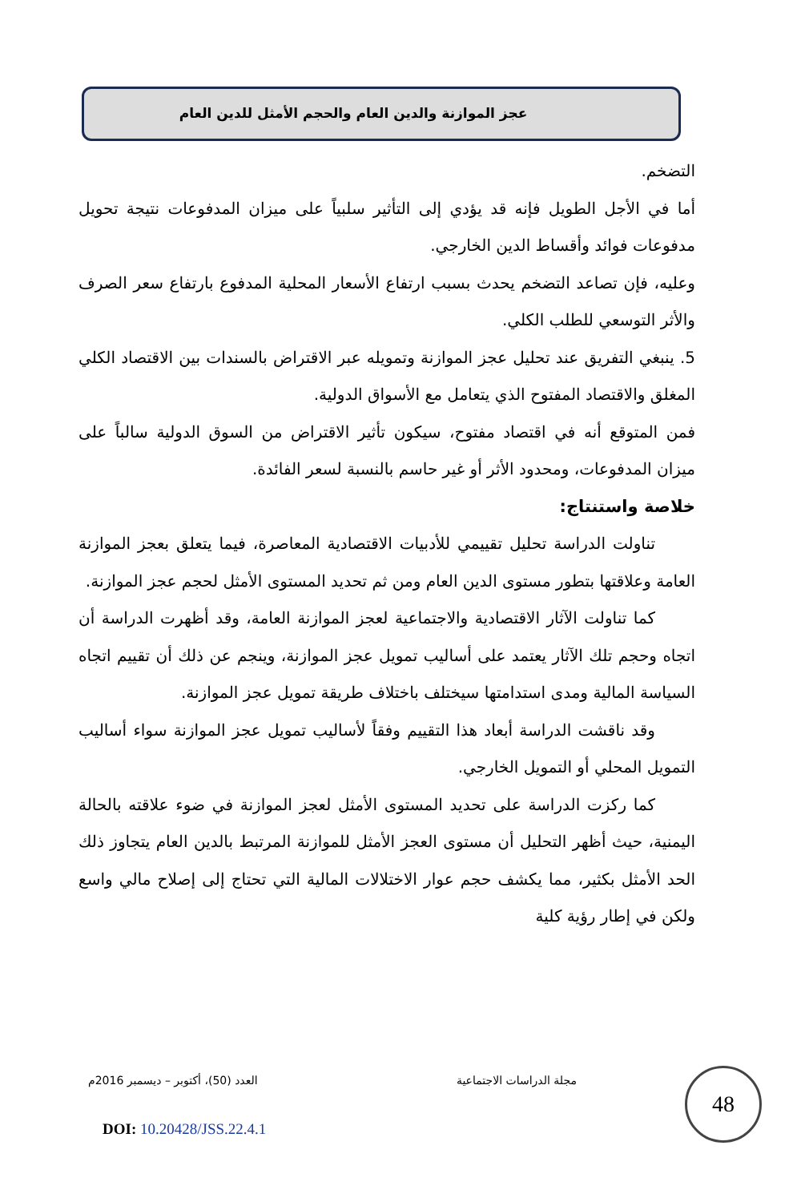عجز الموازنة والدين العام والحجم الأمثل للدين العام
التضخم.
أما في الأجل الطويل فإنه قد يؤدي إلى التأثير سلبياً على ميزان المدفوعات نتيجة تحويل مدفوعات فوائد وأقساط الدين الخارجي.
وعليه، فإن تصاعد التضخم يحدث بسبب ارتفاع الأسعار المحلية المدفوع بارتفاع سعر الصرف والأثر التوسعي للطلب الكلي.
5. ينبغي التفريق عند تحليل عجز الموازنة وتمويله عبر الاقتراض بالسندات بين الاقتصاد الكلي المغلق والاقتصاد المفتوح الذي يتعامل مع الأسواق الدولية.
فمن المتوقع أنه في اقتصاد مفتوح، سيكون تأثير الاقتراض من السوق الدولية سالباً على ميزان المدفوعات، ومحدود الأثر أو غير حاسم بالنسبة لسعر الفائدة.
خلاصة واستنتاج:
تناولت الدراسة تحليل تقييمي للأدبيات الاقتصادية المعاصرة، فيما يتعلق بعجز الموازنة العامة وعلاقتها بتطور مستوى الدين العام ومن ثم تحديد المستوى الأمثل لحجم عجز الموازنة.
كما تناولت الآثار الاقتصادية والاجتماعية لعجز الموازنة العامة، وقد أظهرت الدراسة أن اتجاه وحجم تلك الآثار يعتمد على أساليب تمويل عجز الموازنة، وينجم عن ذلك أن تقييم اتجاه السياسة المالية ومدى استدامتها سيختلف باختلاف طريقة تمويل عجز الموازنة.
وقد ناقشت الدراسة أبعاد هذا التقييم وفقاً لأساليب تمويل عجز الموازنة سواء أساليب التمويل المحلي أو التمويل الخارجي.
كما ركزت الدراسة على تحديد المستوى الأمثل لعجز الموازنة في ضوء علاقته بالحالة اليمنية، حيث أظهر التحليل أن مستوى العجز الأمثل للموازنة المرتبط بالدين العام يتجاوز ذلك الحد الأمثل بكثير، مما يكشف حجم عوار الاختلالات المالية التي تحتاج إلى إصلاح مالي واسع ولكن في إطار رؤية كلية
مجلة الدراسات الاجتماعية العدد (50)، أكتوبر – ديسمبر 2016م 48
DOI: 10.20428/JSS.22.4.1